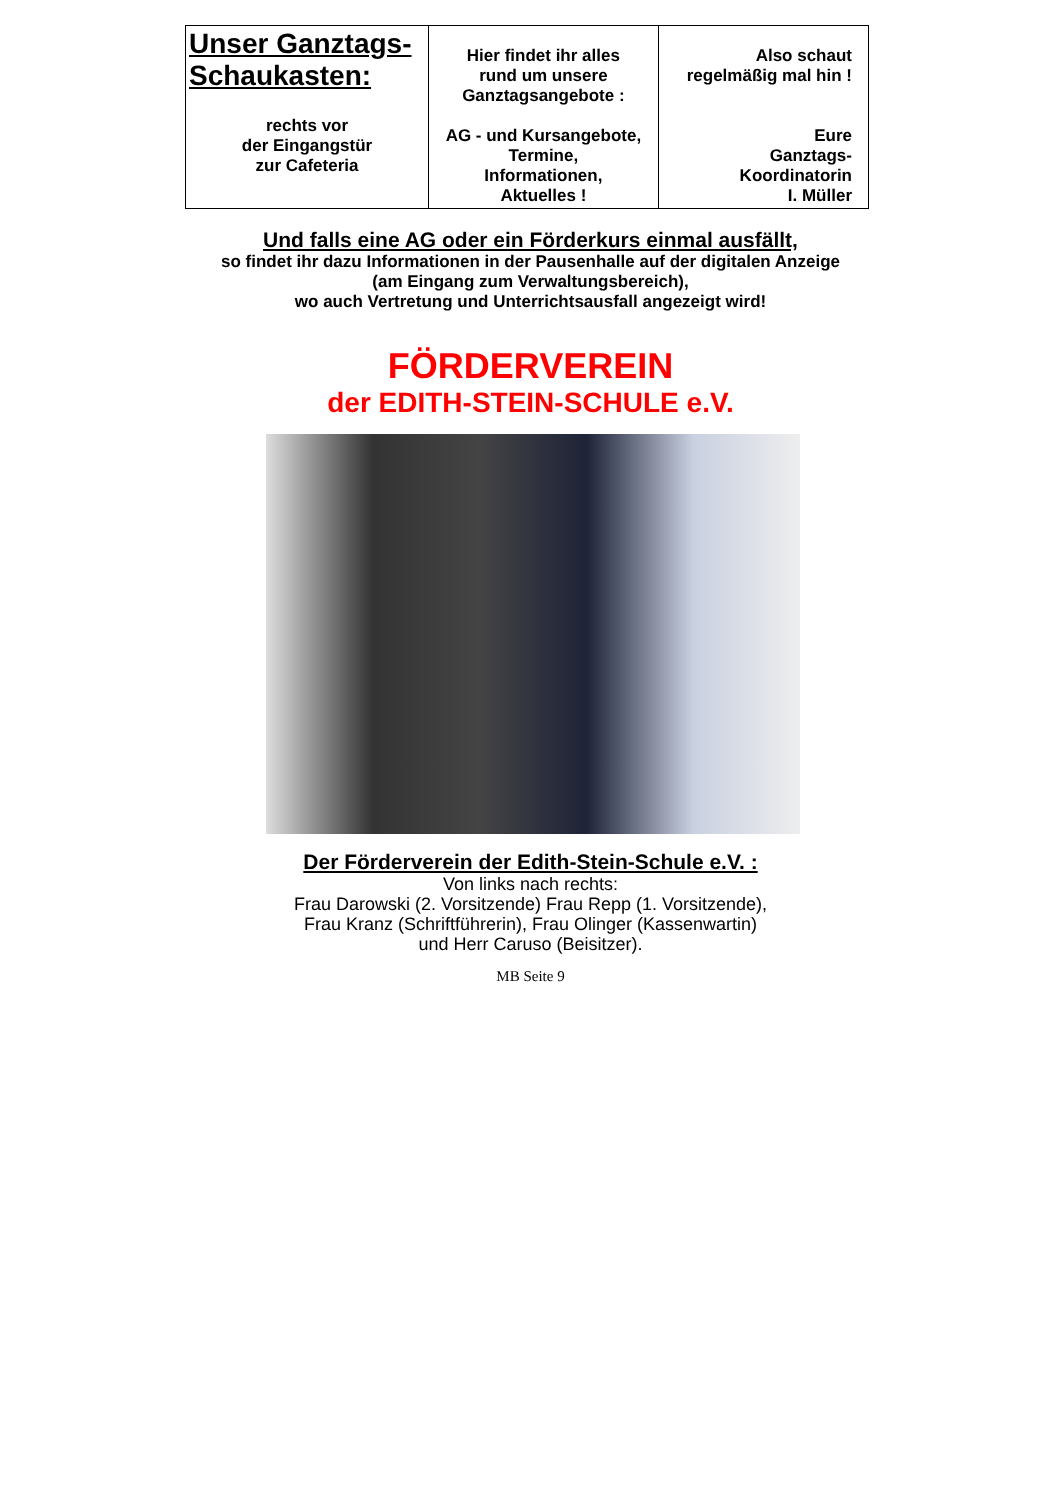| Unser Ganztags- Schaukasten: rechts vor der Eingangstür zur Cafeteria | Hier findet ihr alles rund um unsere Ganztagsangebote : AG - und Kursangebote, Termine, Informationen, Aktuelles ! | Also schaut regelmäßig mal hin ! Eure Ganztags- Koordinatorin I. Müller |
Und falls eine AG oder ein Förderkurs einmal ausfällt,
so findet ihr dazu Informationen in der Pausenhalle auf der digitalen Anzeige
(am Eingang zum Verwaltungsbereich),
wo auch Vertretung und Unterrichtsausfall angezeigt wird!
FÖRDERVEREIN
der EDITH-STEIN-SCHULE e.V.
Der Förderverein der Edith-Stein-Schule e.V. :
Von links nach rechts:
Frau Darowski (2. Vorsitzende) Frau Repp (1. Vorsitzende),
Frau Kranz (Schriftführerin), Frau Olinger (Kassenwartin)
und Herr Caruso (Beisitzer).
MB Seite 9